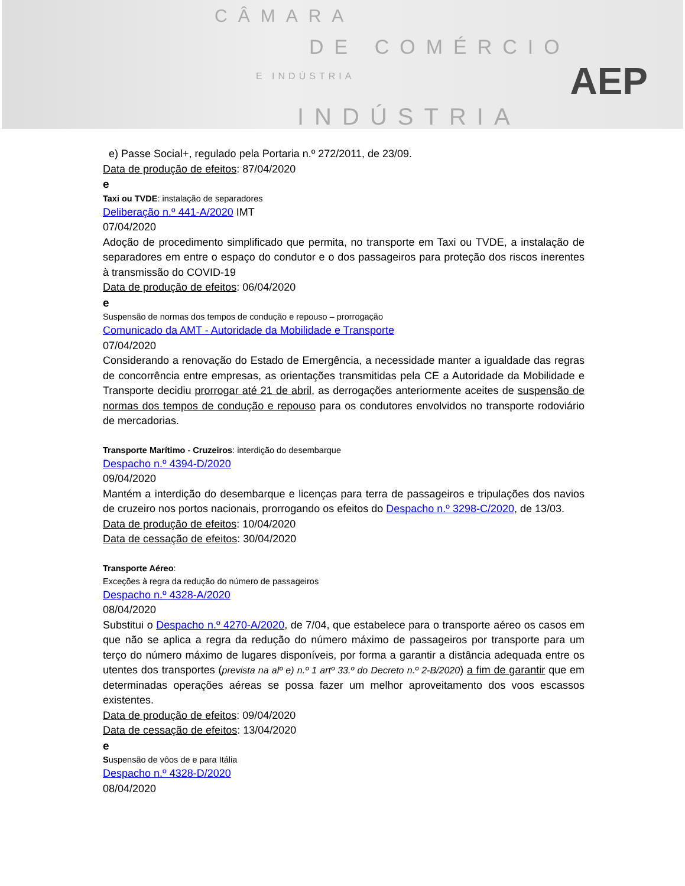CÂMARA
DE COMÉRCIO
E INDÚSTRIA
INDÚSTRIA
AEP
e) Passe Social+, regulado pela Portaria n.º 272/2011, de 23/09.
Data de produção de efeitos: 87/04/2020
e
Taxi ou TVDE: instalação de separadores
Deliberação n.º 441-A/2020 IMT
07/04/2020
Adoção de procedimento simplificado que permita, no transporte em Taxi ou TVDE, a instalação de separadores em entre o espaço do condutor e o dos passageiros para proteção dos riscos inerentes à transmissão do COVID-19
Data de produção de efeitos: 06/04/2020
e
Suspensão de normas dos tempos de condução e repouso – prorrogação
Comunicado da AMT - Autoridade da Mobilidade e Transporte
07/04/2020
Considerando a renovação do Estado de Emergência, a necessidade manter a igualdade das regras de concorrência entre empresas, as orientações transmitidas pela CE a Autoridade da Mobilidade e Transporte decidiu prorrogar até 21 de abril, as derrogações anteriormente aceites de suspensão de normas dos tempos de condução e repouso para os condutores envolvidos no transporte rodoviário de mercadorias.
Transporte Marítimo - Cruzeiros: interdição do desembarque
Despacho n.º 4394-D/2020
09/04/2020
Mantém a interdição do desembarque e licenças para terra de passageiros e tripulações dos navios de cruzeiro nos portos nacionais, prorrogando os efeitos do Despacho n.º 3298-C/2020, de 13/03.
Data de produção de efeitos: 10/04/2020
Data de cessação de efeitos: 30/04/2020
Transporte Aéreo:
Exceções à regra da redução do número de passageiros
Despacho n.º 4328-A/2020
08/04/2020
Substitui o Despacho n.º 4270-A/2020, de 7/04, que estabelece para o transporte aéreo os casos em que não se aplica a regra da redução do número máximo de passageiros por transporte para um terço do número máximo de lugares disponíveis, por forma a garantir a distância adequada entre os utentes dos transportes (prevista na alº e) n.º 1 artº 33.º do Decreto n.º 2-B/2020) a fim de garantir que em determinadas operações aéreas se possa fazer um melhor aproveitamento dos voos escassos existentes.
Data de produção de efeitos: 09/04/2020
Data de cessação de efeitos: 13/04/2020
e
Suspensão de vôos de e para Itália
Despacho n.º 4328-D/2020
08/04/2020